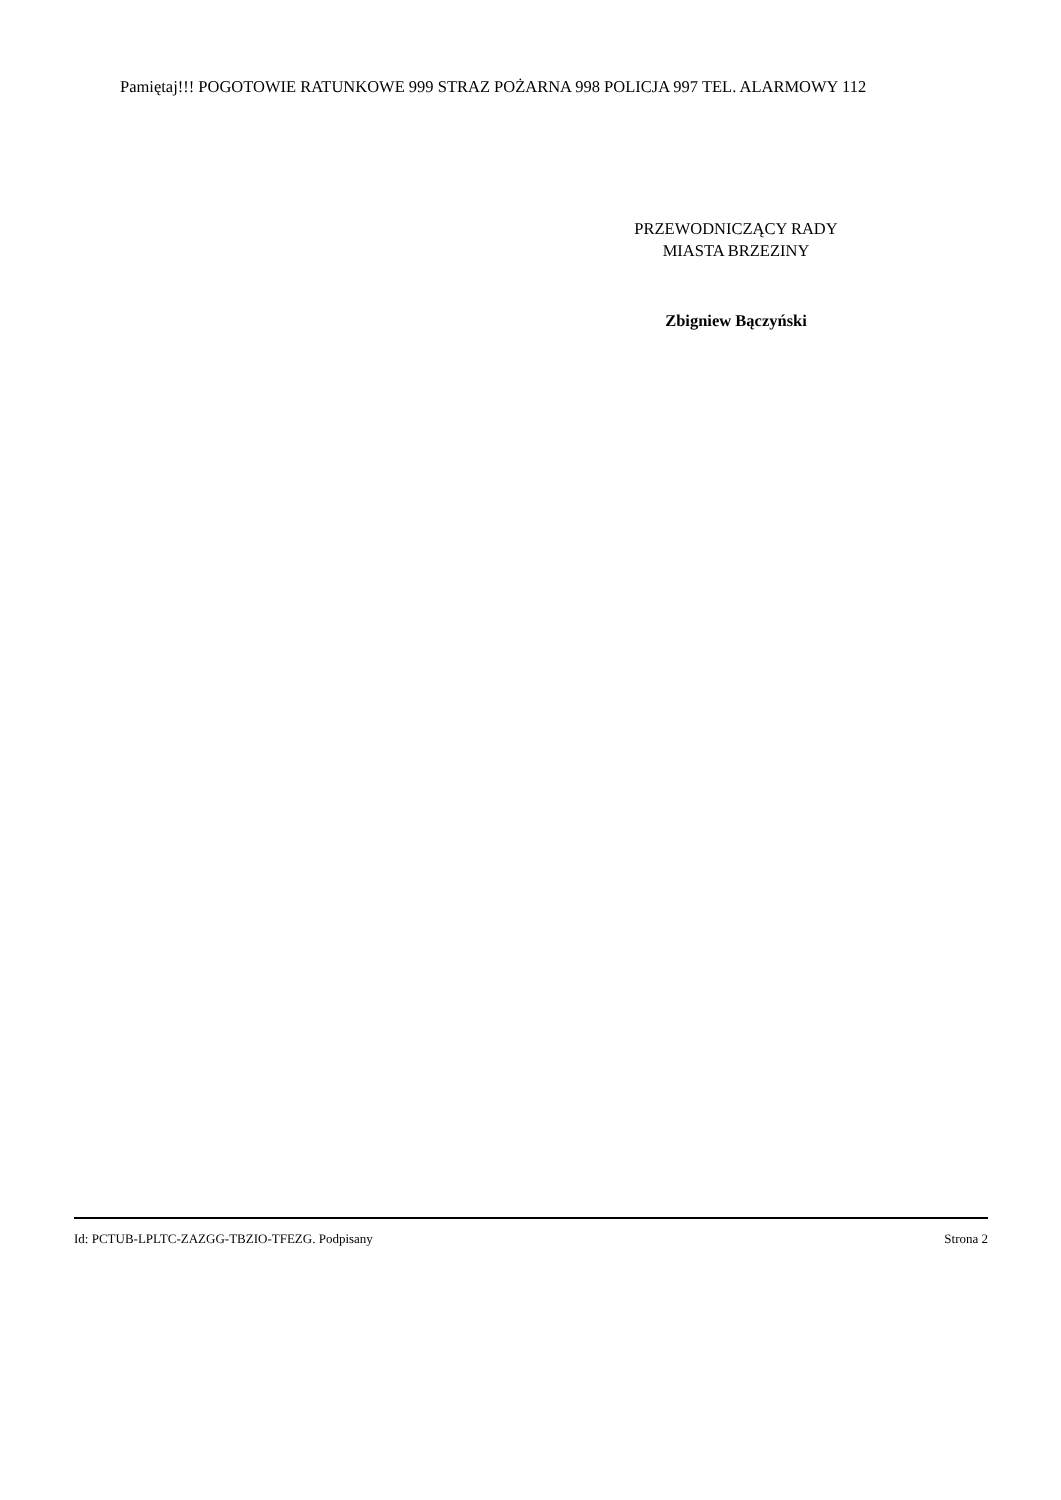Pamiętaj!!! POGOTOWIE RATUNKOWE 999 STRAZ POŻARNA 998 POLICJA 997 TEL. ALARMOWY 112
PRZEWODNICZĄCY RADY
MIASTA BRZEZINY
Zbigniew Bączyński
Id: PCTUB-LPLTC-ZAZGG-TBZIO-TFEZG. Podpisany Strona 2